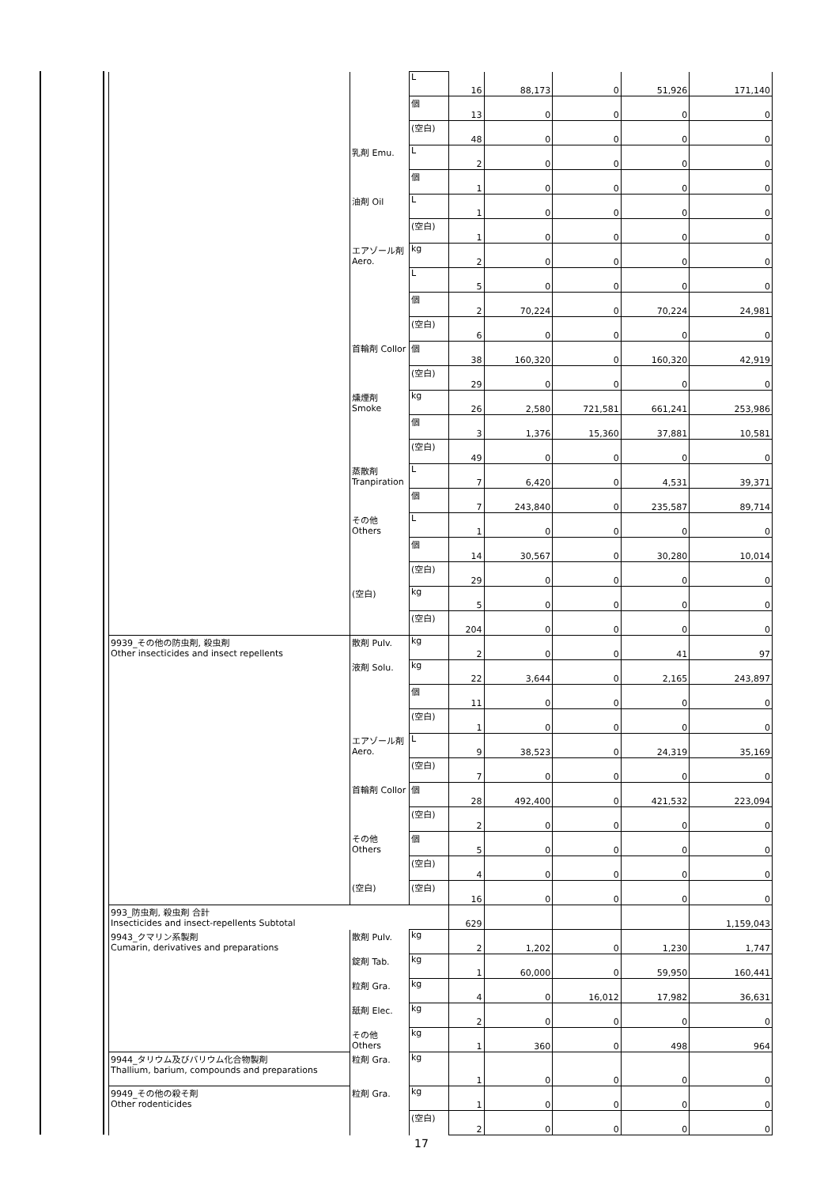| | | L | 16 | 88,173 | 0 | 51,926 | 171,140 |
| | | 個 | 13 | 0 | 0 | 0 | 0 |
| | | (空白) | 48 | 0 | 0 | 0 | 0 |
| | 乳剤 Emu. | L | 2 | 0 | 0 | 0 | 0 |
| | | 個 | 1 | 0 | 0 | 0 | 0 |
| | 油剤 Oil | L | 1 | 0 | 0 | 0 | 0 |
| | | (空白) | 1 | 0 | 0 | 0 | 0 |
| | エアゾール剤 Aero. | kg | 2 | 0 | 0 | 0 | 0 |
| | | L | 5 | 0 | 0 | 0 | 0 |
| | | 個 | 2 | 70,224 | 0 | 70,224 | 24,981 |
| | | (空白) | 6 | 0 | 0 | 0 | 0 |
| | 首輪剤 Collor | 個 | 38 | 160,320 | 0 | 160,320 | 42,919 |
| | | (空白) | 29 | 0 | 0 | 0 | 0 |
| | 燻煙剤 Smoke | kg | 26 | 2,580 | 721,581 | 661,241 | 253,986 |
| | | 個 | 3 | 1,376 | 15,360 | 37,881 | 10,581 |
| | | (空白) | 49 | 0 | 0 | 0 | 0 |
| | 蒸散剤 Tranpiration | L | 7 | 6,420 | 0 | 4,531 | 39,371 |
| | | 個 | 7 | 243,840 | 0 | 235,587 | 89,714 |
| | その他 Others | L | 1 | 0 | 0 | 0 | 0 |
| | | 個 | 14 | 30,567 | 0 | 30,280 | 10,014 |
| | | (空白) | 29 | 0 | 0 | 0 | 0 |
| | (空白) | kg | 5 | 0 | 0 | 0 | 0 |
| | | (空白) | 204 | 0 | 0 | 0 | 0 |
| 9939_その他の防虫剤, 殺虫剤 Other insecticides and insect repellents | 散剤 Pulv. | kg | 2 | 0 | 0 | 41 | 97 |
| | 液剤 Solu. | kg | 22 | 3,644 | 0 | 2,165 | 243,897 |
| | | 個 | 11 | 0 | 0 | 0 | 0 |
| | | (空白) | 1 | 0 | 0 | 0 | 0 |
| | エアゾール剤 Aero. | L | 9 | 38,523 | 0 | 24,319 | 35,169 |
| | | (空白) | 7 | 0 | 0 | 0 | 0 |
| | 首輪剤 Collor | 個 | 28 | 492,400 | 0 | 421,532 | 223,094 |
| | | (空白) | 2 | 0 | 0 | 0 | 0 |
| | その他 Others | 個 | 5 | 0 | 0 | 0 | 0 |
| | | (空白) | 4 | 0 | 0 | 0 | 0 |
| | (空白) | (空白) | 16 | 0 | 0 | 0 | 0 |
| 993_防虫剤, 殺虫剤 合計 Insecticides and insect-repellents Subtotal | | | 629 | | | | 1,159,043 |
| 9943_クマリン系製剤 Cumarin, derivatives and preparations | 散剤 Pulv. | kg | 2 | 1,202 | 0 | 1,230 | 1,747 |
| | 錠剤 Tab. | kg | 1 | 60,000 | 0 | 59,950 | 160,441 |
| | 粒剤 Gra. | kg | 4 | 0 | 16,012 | 17,982 | 36,631 |
| | 舐剤 Elec. | kg | 2 | 0 | 0 | 0 | 0 |
| | その他 Others | kg | 1 | 360 | 0 | 498 | 964 |
| 9944_タリウム及びバリウム化合物製剤 Thallium, barium, compounds and preparations | 粒剤 Gra. | kg | 1 | 0 | 0 | 0 | 0 |
| 9949_その他の殺そ剤 Other rodenticides | 粒剤 Gra. | kg | 1 | 0 | 0 | 0 | 0 |
| | | (空白) | 2 | 0 | 0 | 0 | 0 |
17